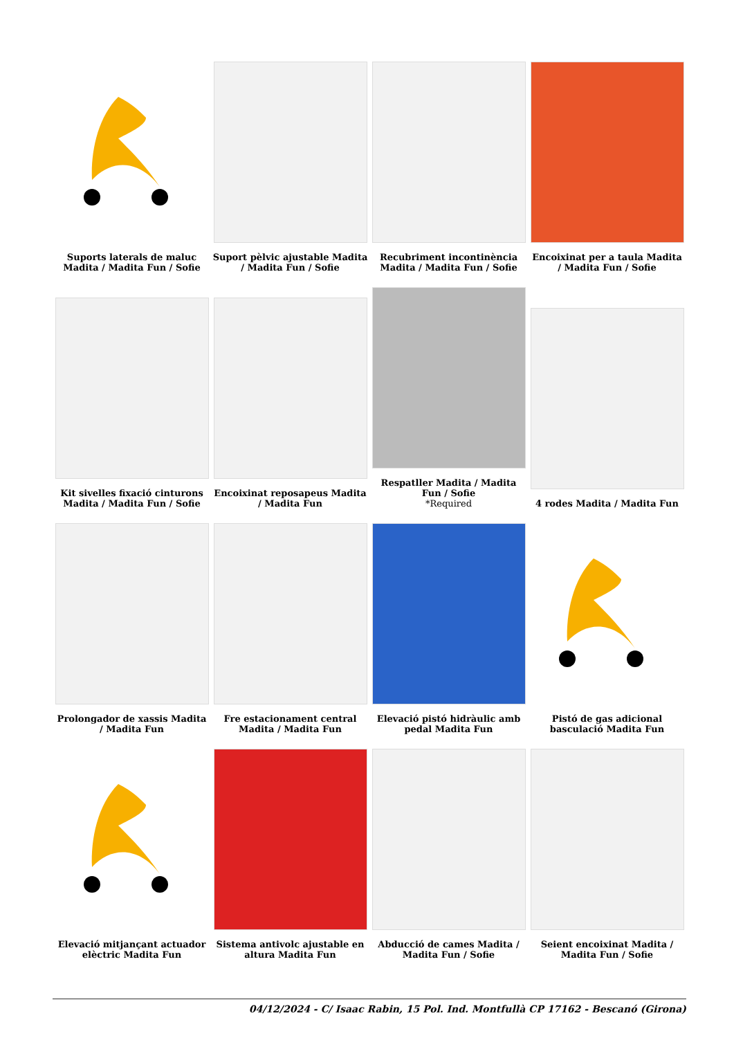| Suports laterals de maluc Madita / Madita Fun / Sofie | Suport pèlvic ajustable Madita / Madita Fun / Sofie | Recubriment incontinència Madita / Madita Fun / Sofie | Encoixinat per a taula Madita / Madita Fun / Sofie |
| Kit sivelles fixació cinturons Madita / Madita Fun / Sofie | Encoixinat reposapeus Madita / Madita Fun | Respatller Madita / Madita Fun / Sofie *Required | 4 rodes Madita / Madita Fun |
| Prolongador de xassis Madita / Madita Fun | Fre estacionament central Madita / Madita Fun | Elevació pistó hidràulic amb pedal Madita Fun | Pistó de gas adicional basculació Madita Fun |
| Elevació mitjançant actuador elèctric Madita Fun | Sistema antivolc ajustable en altura Madita Fun | Abducció de cames Madita / Madita Fun / Sofie | Seient encoixinat Madita / Madita Fun / Sofie |
04/12/2024 - C/ Isaac Rabin, 15 Pol. Ind. Montfullà CP 17162 - Bescanó (Girona)